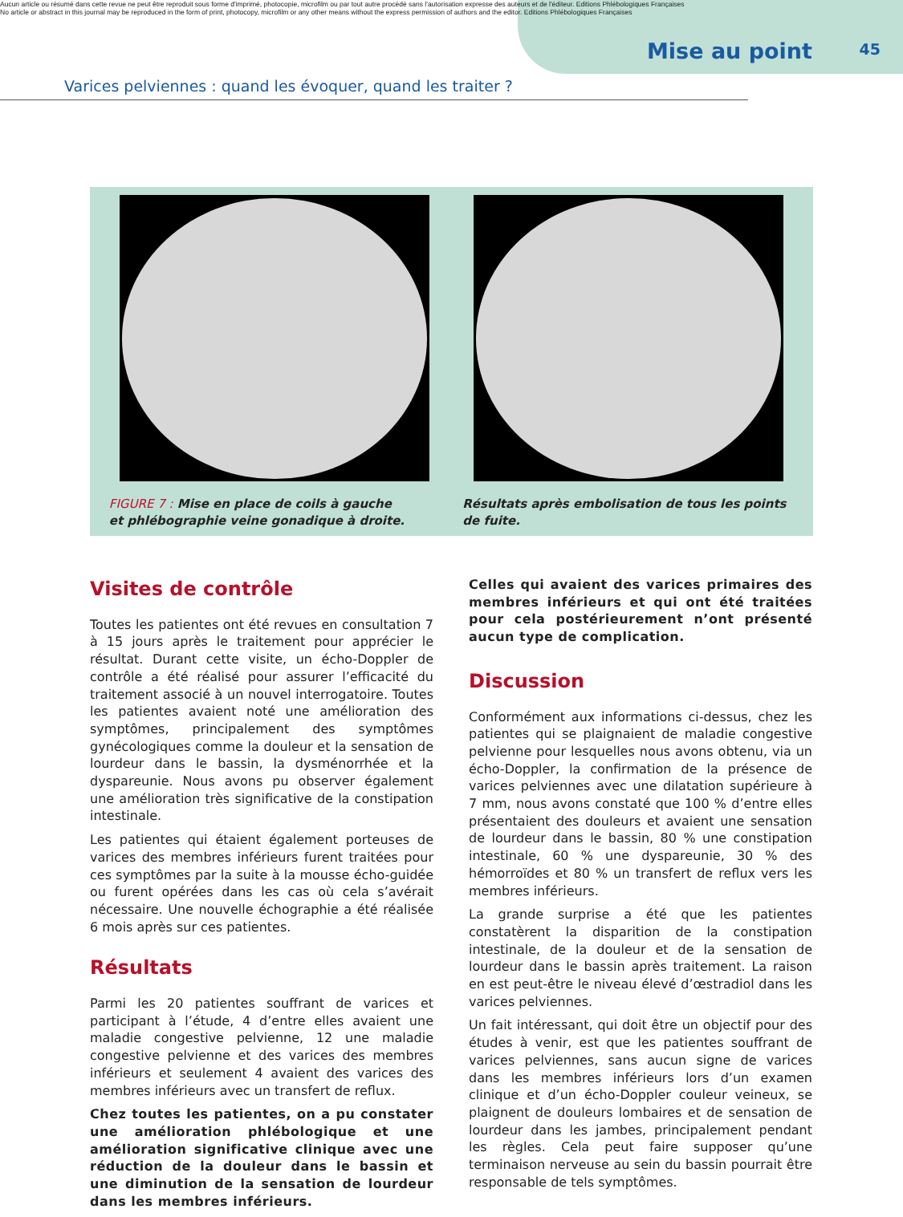Aucun article ou résumé dans cette revue ne peut être reproduit sous forme d'imprimé, photocopie, microfilm ou par tout autre procédé sans l'autorisation expresse des auteurs et de l'éditeur. Editions Phlébologiques Françaises
No article or abstract in this journal may be reproduced in the form of print, photocopy, microfilm or any other means without the express permission of authors and the editor. Editions Phlébologiques Françaises
Mise au point 45
Varices pelviennes : quand les évoquer, quand les traiter ?
FIGURE 7 : Mise en place de coils à gauche
et phlébographie veine gonadique à droite.
Résultats après embolisation de tous les points de fuite.
Visites de contrôle
Toutes les patientes ont été revues en consultation 7 à 15 jours après le traitement pour apprécier le résultat. Durant cette visite, un écho-Doppler de contrôle a été réalisé pour assurer l’efficacité du traitement associé à un nouvel interrogatoire. Toutes les patientes avaient noté une amélioration des symptômes, principalement des symptômes gynécologiques comme la douleur et la sensation de lourdeur dans le bassin, la dysménorrhée et la dyspareunie. Nous avons pu observer également une amélioration très significative de la constipation intestinale.
Les patientes qui étaient également porteuses de varices des membres inférieurs furent traitées pour ces symptômes par la suite à la mousse écho-guidée ou furent opérées dans les cas où cela s’avérait nécessaire. Une nouvelle échographie a été réalisée 6 mois après sur ces patientes.
Résultats
Parmi les 20 patientes souffrant de varices et participant à l’étude, 4 d’entre elles avaient une maladie congestive pelvienne, 12 une maladie congestive pelvienne et des varices des membres inférieurs et seulement 4 avaient des varices des membres inférieurs avec un transfert de reflux.
Chez toutes les patientes, on a pu constater une amélioration phlébologique et une amélioration significative clinique avec une réduction de la douleur dans le bassin et une diminution de la sensation de lourdeur dans les membres inférieurs.
Celles qui avaient des varices primaires des membres inférieurs et qui ont été traitées pour cela postérieurement n’ont présenté aucun type de complication.
Discussion
Conformément aux informations ci-dessus, chez les patientes qui se plaignaient de maladie congestive pelvienne pour lesquelles nous avons obtenu, via un écho-Doppler, la confirmation de la présence de varices pelviennes avec une dilatation supérieure à 7 mm, nous avons constaté que 100 % d’entre elles présentaient des douleurs et avaient une sensation de lourdeur dans le bassin, 80 % une constipation intestinale, 60 % une dyspareunie, 30 % des hémorroïdes et 80 % un transfert de reflux vers les membres inférieurs.
La grande surprise a été que les patientes constatèrent la disparition de la constipation intestinale, de la douleur et de la sensation de lourdeur dans le bassin après traitement. La raison en est peut-être le niveau élevé d’œstradiol dans les varices pelviennes.
Un fait intéressant, qui doit être un objectif pour des études à venir, est que les patientes souffrant de varices pelviennes, sans aucun signe de varices dans les membres inférieurs lors d’un examen clinique et d’un écho-Doppler couleur veineux, se plaignent de douleurs lombaires et de sensation de lourdeur dans les jambes, principalement pendant les règles. Cela peut faire supposer qu’une terminaison nerveuse au sein du bassin pourrait être responsable de tels symptômes.